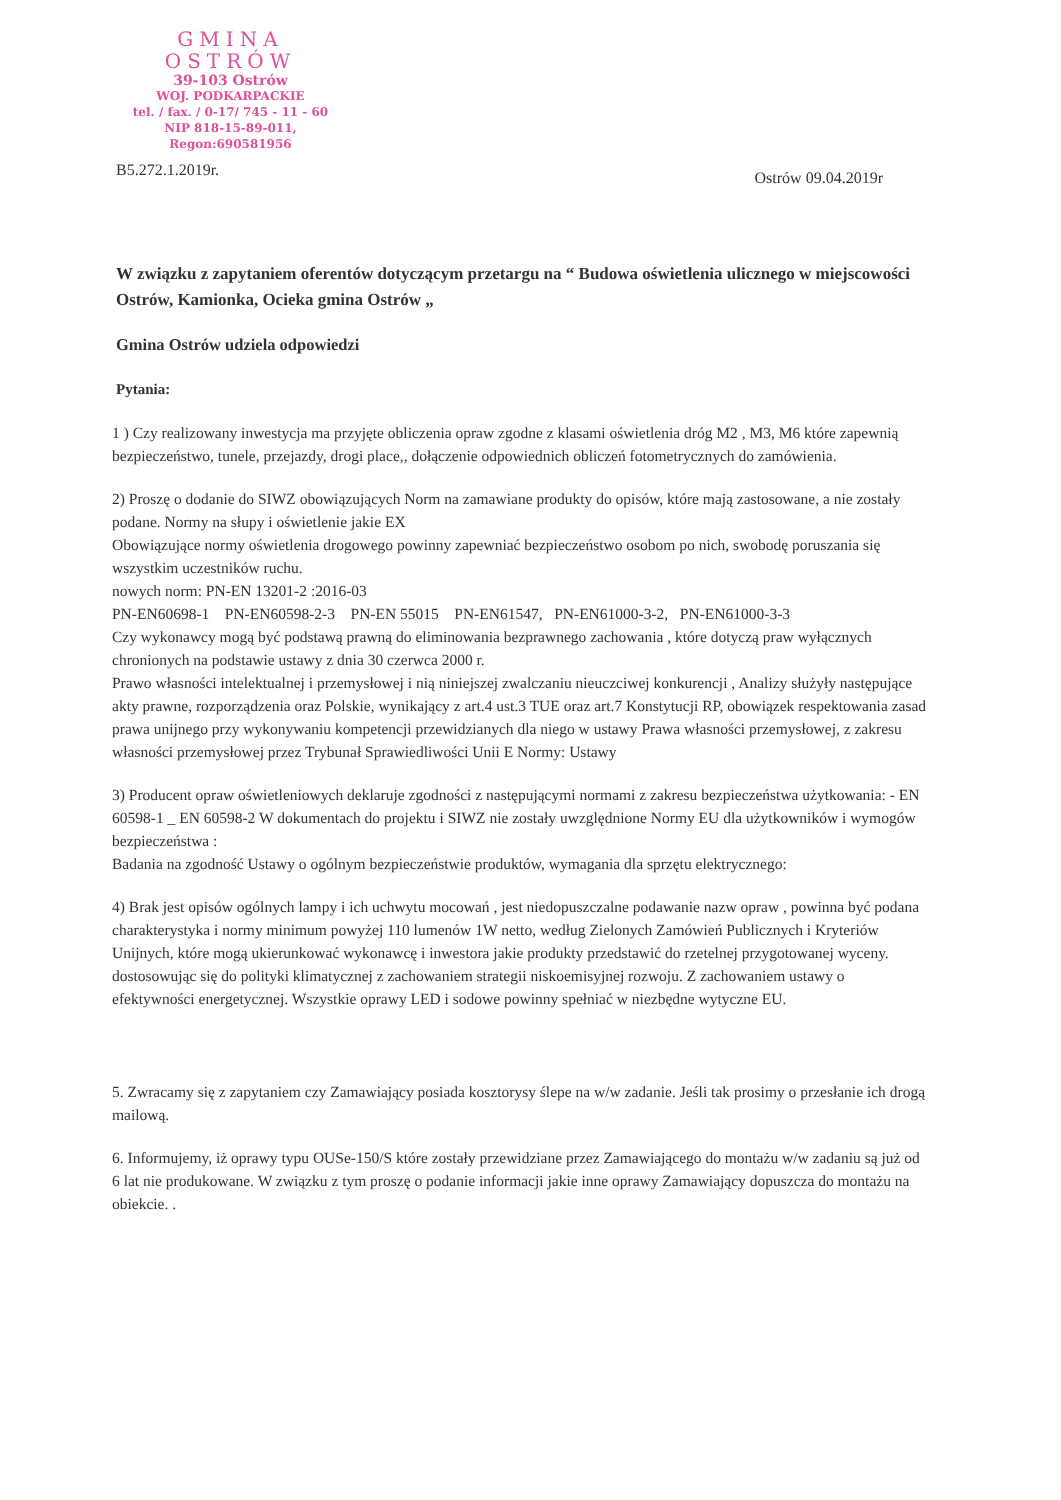GMINA OSTRÓW
39-103 Ostrów
WOJ. PODKARPACKIE
tel. / fax. / 0-17/ 745 - 11 - 60
NIP 818-15-89-011, Regon:690581956
B5.272.1.2019r. Ostrów 09.04.2019r
W związku z zapytaniem oferentów dotyczącym przetargu na “ Budowa oświetlenia ulicznego w miejscowości Ostrów, Kamionka, Ocieka gmina Ostrów „
Gmina Ostrów udziela odpowiedzi
Pytania:
1 ) Czy realizowany inwestycja ma przyjęte obliczenia opraw zgodne z klasami oświetlenia dróg M2 , M3, M6 które zapewnią bezpieczeństwo, tunele, przejazdy, drogi place,, dołączenie odpowiednich obliczeń fotometrycznych do zamówienia.
2) Proszę o dodanie do SIWZ obowiązujących Norm na zamawiane produkty do opisów, które mają zastosowane, a nie zostały podane. Normy na słupy i oświetlenie jakie EX
Obowiązujące normy oświetlenia drogowego powinny zapewniać bezpieczeństwo osobom po nich, swobodę poruszania się wszystkim uczestników ruchu.
nowych norm: PN-EN 13201-2 :2016-03
PN-EN60698-1 PN-EN60598-2-3 PN-EN 55015 PN-EN61547, PN-EN61000-3-2, PN-EN61000-3-3
Czy wykonawcy mogą być podstawą prawną do eliminowania bezprawnego zachowania , które dotyczą praw wyłącznych chronionych na podstawie ustawy z dnia 30 czerwca 2000 r.
Prawo własności intelektualnej i przemysłowej i nią niniejszej zwalczaniu nieuczciwej konkurencji , Analizy służyły następujące akty prawne, rozporządzenia oraz Polskie, wynikający z art.4 ust.3 TUE oraz art.7 Konstytucji RP, obowiązek respektowania zasad prawa unijnego przy wykonywaniu kompetencji przewidzianych dla niego w ustawy Prawa własności przemysłowej, z zakresu własności przemysłowej przez Trybunał Sprawiedliwości Unii E Normy: Ustawy
3) Producent opraw oświetleniowych deklaruje zgodności z następującymi normami z zakresu bezpieczeństwa użytkowania: - EN 60598-1 _ EN 60598-2 W dokumentach do projektu i SIWZ nie zostały uwzględnione Normy EU dla użytkowników i wymogów bezpieczeństwa :
Badania na zgodność Ustawy o ogólnym bezpieczeństwie produktów, wymagania dla sprzętu elektrycznego:
4) Brak jest opisów ogólnych lampy i ich uchwytu mocowań , jest niedopuszczalne podawanie nazw opraw , powinna być podana charakterystyka i normy minimum powyżej 110 lumenów 1W netto, według Zielonych Zamówień Publicznych i Kryteriów Unijnych, które mogą ukierunkować wykonawcę i inwestora jakie produkty przedstawić do rzetelnej przygotowanej wyceny. dostosowując się do polityki klimatycznej z zachowaniem strategii niskoemisyjnej rozwoju. Z zachowaniem ustawy o efektywności energetycznej. Wszystkie oprawy LED i sodowe powinny spełniać w niezbędne wytyczne EU.
5. Zwracamy się z zapytaniem czy Zamawiający posiada kosztorysy ślepe na w/w zadanie. Jeśli tak prosimy o przesłanie ich drogą mailową.
6. Informujemy, iż oprawy typu OUSe-150/S które zostały przewidziane przez Zamawiającego do montażu w/w zadaniu są już od 6 lat nie produkowane. W związku z tym proszę o podanie informacji jakie inne oprawy Zamawiający dopuszcza do montażu na obiekcie. .